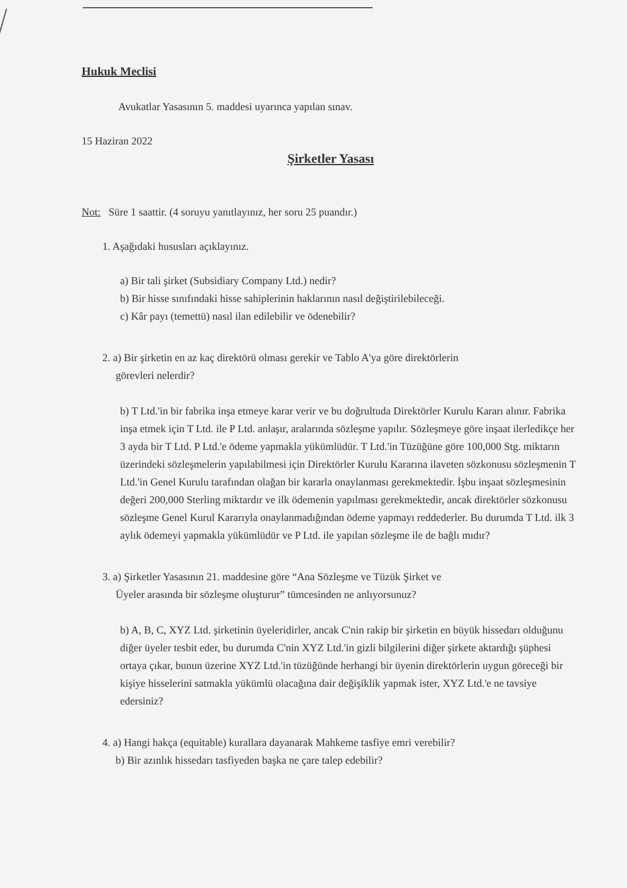Hukuk Meclisi
Avukatlar Yasasının 5. maddesi uyarınca yapılan sınav.
15 Haziran 2022
Şirketler Yasası
Not: Süre 1 saattir. (4 soruyu yanıtlayınız, her soru 25 puandır.)
1. Aşağıdaki hususları açıklayınız.
a) Bir tali şirket (Subsidiary Company Ltd.) nedir?
b) Bir hisse sınıfındaki hisse sahiplerinin haklarının nasıl değiştirilebileceği.
c) Kâr payı (temettü) nasıl ilan edilebilir ve ödenebilir?
2. a) Bir şirketin en az kaç direktörü olması gerekir ve Tablo A'ya göre direktörlerin
görevleri nelerdir?
b) T Ltd.'in bir fabrika inşa etmeye karar verir ve bu doğrultuda Direktörler Kurulu Kararı alınır. Fabrika inşa etmek için T Ltd. ile P Ltd. anlaşır, aralarında sözleşme yapılır. Sözleşmeye göre inşaat ilerledikçe her 3 ayda bir T Ltd. P Ltd.'e ödeme yapmakla yükümlüdür. T Ltd.'in Tüzüğüne göre 100,000 Stg. miktarın üzerindeki sözleşmelerin yapılabilmesi için Direktörler Kurulu Kararına ilaveten sözkonusu sözleşmenin T Ltd.'in Genel Kurulu tarafından olağan bir kararla onaylanması gerekmektedir. İşbu inşaat sözleşmesinin değeri 200,000 Sterling miktardır ve ilk ödemenin yapılması gerekmektedir, ancak direktörler sözkonusu sözleşme Genel Kurul Kararıyla onaylanmadığından ödeme yapmayı reddederler. Bu durumda T Ltd. ilk 3 aylık ödemeyi yapmakla yükümlüdür ve P Ltd. ile yapılan sözleşme ile de bağlı mıdır?
3. a) Şirketler Yasasının 21. maddesine göre “Ana Sözleşme ve Tüzük Şirket ve
Üyeler arasında bir sözleşme oluşturur” tümcesinden ne anlıyorsunuz?
b) A, B, C, XYZ Ltd. şirketinin üyeleridirler, ancak C'nin rakip bir şirketin en büyük hissedarı olduğunu diğer üyeler tesbit eder, bu durumda C'nin XYZ Ltd.'in gizli bilgilerini diğer şirkete aktardığı şüphesi ortaya çıkar, bunun üzerine XYZ Ltd.'in tüzüğünde herhangi bir üyenin direktörlerin uygun göreceği bir kişiye hisselerini satmakla yükümlü olacağına dair değişiklik yapmak ister, XYZ Ltd.'e ne tavsiye edersiniz?
4. a) Hangi hakça (equitable) kurallara dayanarak Mahkeme tasfiye emri verebilir?
b) Bir azınlık hissedarı tasfiyeden başka ne çare talep edebilir?